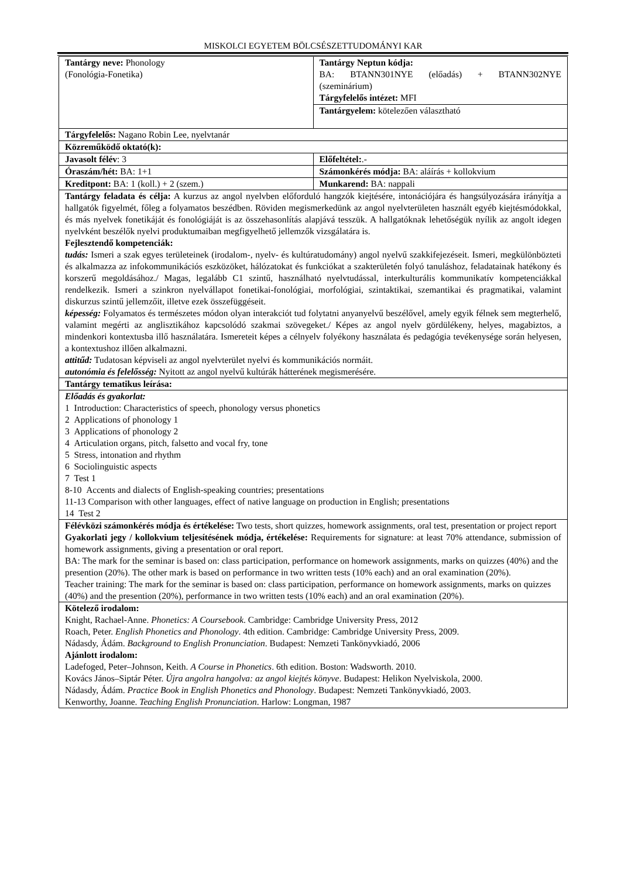MISKOLCI EGYETEM BÖLCSÉSZETTUDOMÁNYI KAR
| Tantárgy neve: Phonology (Fonológia-Fonetika) | Tantárgy Neptun kódja: BA: BTANN301NYE (előadás) + BTANN302NYE (szeminárium) Tárgyfelelős intézet: MFI |
| | Tantárgyelem: kötelezően választható |
| Tárgyfelelős: Nagano Robin Lee, nyelvtanár | |
| Közreműködő oktató(k): | |
| Javasolt félév : 3 | Előfeltétel: .- |
| Óraszám/hét: BA: 1+1 | Számonkérés módja: BA: aláírás + kollokvium |
| Kreditpont: BA: 1 (koll.) + 2 (szem.) | Munkarend: BA: nappali |
| Tantárgy feladata és célja: A kurzus az angol nyelvben előforduló hangzók kiejtésére, intonációjára és hangsúlyozására irányítja a hallgatók figyelmét, főleg a folyamatos beszédben. Röviden megismerkedünk az angol nyelvterületen használt egyéb kiejtésmódokkal, és más nyelvek fonetikáját és fonológiáját is az összehasonlítás alapjává tesszük. A hallgatóknak lehetőségük nyílik az angolt idegen nyelvként beszélők nyelvi produktumaiban megfigyelhető jellemzők vizsgálatára is. Fejlesztendő kompetenciák: tudás: Ismeri a szak egyes területeinek (irodalom-, nyelv- és kultúratudomány) angol nyelvű szakkifejezéseit. Ismeri, megkülönbözteti és alkalmazza az infokommunikációs eszközöket, hálózatokat és funkciókat a szakterületén folyó tanuláshoz, feladatainak hatékony és korszerű megoldásához./ Magas, legalább C1 szintű, használható nyelvtudással, interkulturális kommunikatív kompetenciákkal rendelkezik. Ismeri a szinkron nyelvállapot fonetikai-fonológiai, morfológiai, szintaktikai, szemantikai és pragmatikai, valamint diskurzus szintű jellemzőit, illetve ezek összefüggéseit. képesség: Folyamatos és természetes módon olyan interakciót tud folytatni anyanyelvű beszélővel, amely egyik félnek sem megterhelő, valamint megérti az anglisztikához kapcsolódó szakmai szövegeket./ Képes az angol nyelv gördülékeny, helyes, magabiztos, a mindenkori kontextusba illő használatára. Ismereteit képes a célnyelv folyékony használata és pedagógia tevékenysége során helyesen, a kontextushoz illően alkalmazni. attitűd: Tudatosan képviseli az angol nyelvterület nyelvi és kommunikációs normáit. autonómia és felelősség: Nyitott az angol nyelvű kultúrák hátterének megismerésére. | |
| Tantárgy tematikus leírása: | |
| Előadás és gyakorlat: 1 Introduction: Characteristics of speech, phonology versus phonetics 2 Applications of phonology 1 3 Applications of phonology 2 4 Articulation organs, pitch, falsetto and vocal fry, tone 5 Stress, intonation and rhythm 6 Sociolinguistic aspects 7 Test 1 8-10 Accents and dialects of English-speaking countries; presentations 11-13 Comparison with other languages, effect of native language on production in English; presentations 14 Test 2 | |
| Félévközi számonkérés módja és értékelése: Two tests, short quizzes, homework assignments, oral test, presentation or project report Gyakorlati jegy / kollokvium teljesítésének módja, értékelése: Requirements for signature: at least 70% attendance, submission of homework assignments, giving a presentation or oral report. BA: The mark for the seminar is based on: class participation, performance on homework assignments, marks on quizzes (40%) and the presention (20%). The other mark is based on performance in two written tests (10% each) and an oral examination (20%). Teacher training: The mark for the seminar is based on: class participation, performance on homework assignments, marks on quizzes (40%) and the presention (20%), performance in two written tests (10% each) and an oral examination (20%). | |
| Kötelező irodalom: Knight, Rachael-Anne. Phonetics: A Coursebook . Cambridge: Cambridge University Press, 2012 Roach, Peter. English Phonetics and Phonology . 4th edition. Cambridge: Cambridge University Press, 2009. Nádasdy, Ádám. Background to English Pronunciation . Budapest: Nemzeti Tankönyvkiadó, 2006 Ajánlott irodalom: Ladefoged, Peter–Johnson, Keith. A Course in Phonetics . 6th edition. Boston: Wadsworth. 2010. Kovács János–Siptár Péter. Újra angolra hangolva: az angol kiejtés könyve . Budapest: Helikon Nyelviskola, 2000. Nádasdy, Ádám. Practice Book in English Phonetics and Phonology . Budapest: Nemzeti Tankönyvkiadó, 2003. Kenworthy, Joanne. Teaching English Pronunciation . Harlow: Longman, 1987 | |